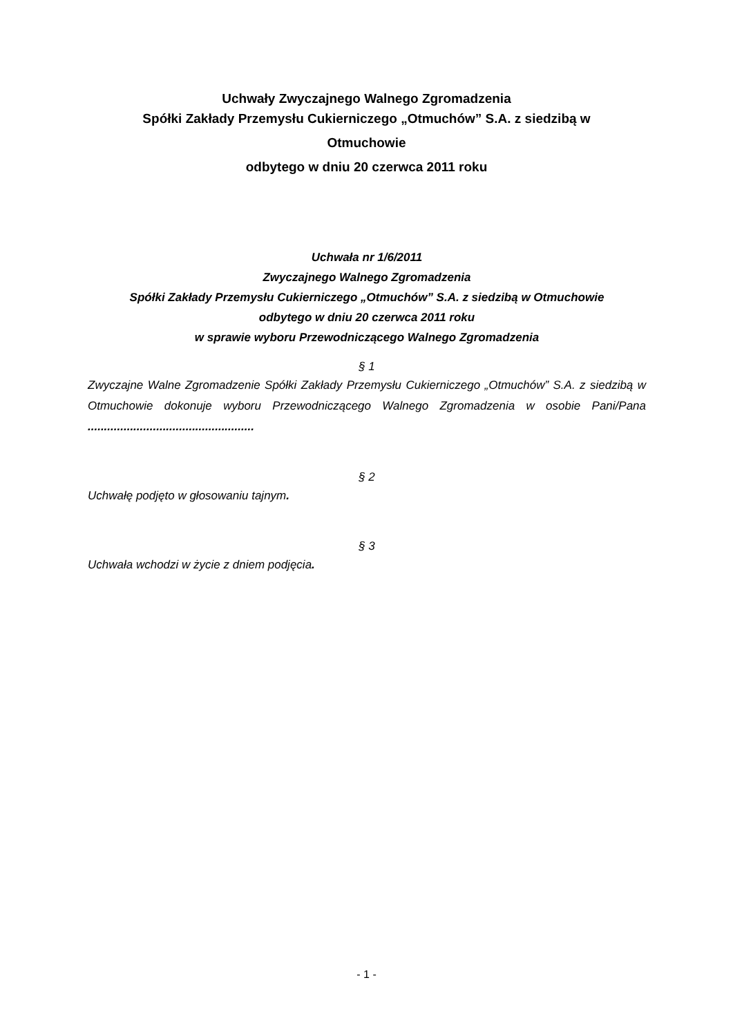Uchwały Zwyczajnego Walnego Zgromadzenia
Spółki Zakłady Przemysłu Cukierniczego „Otmuchów” S.A. z siedzibą w
Otmuchowie
odbytego w dniu 20 czerwca 2011 roku
Uchwała nr 1/6/2011
Zwyczajnego Walnego Zgromadzenia
Spółki Zakłady Przemysłu Cukierniczego „Otmuchów” S.A. z siedzibą w Otmuchowie
odbytego w dniu 20 czerwca 2011 roku
w sprawie wyboru Przewodniczącego Walnego Zgromadzenia
§ 1
Zwyczajne Walne Zgromadzenie Spółki Zakłady Przemysłu Cukierniczego „Otmuchów” S.A. z siedzibą w Otmuchowie dokonuje wyboru Przewodniczącego Walnego Zgromadzenia w osobie Pani/Pana ...................................................
§ 2
Uchwałę podjęto w głosowaniu tajnym.
§ 3
Uchwała wchodzi w życie z dniem podjęcia.
- 1 -